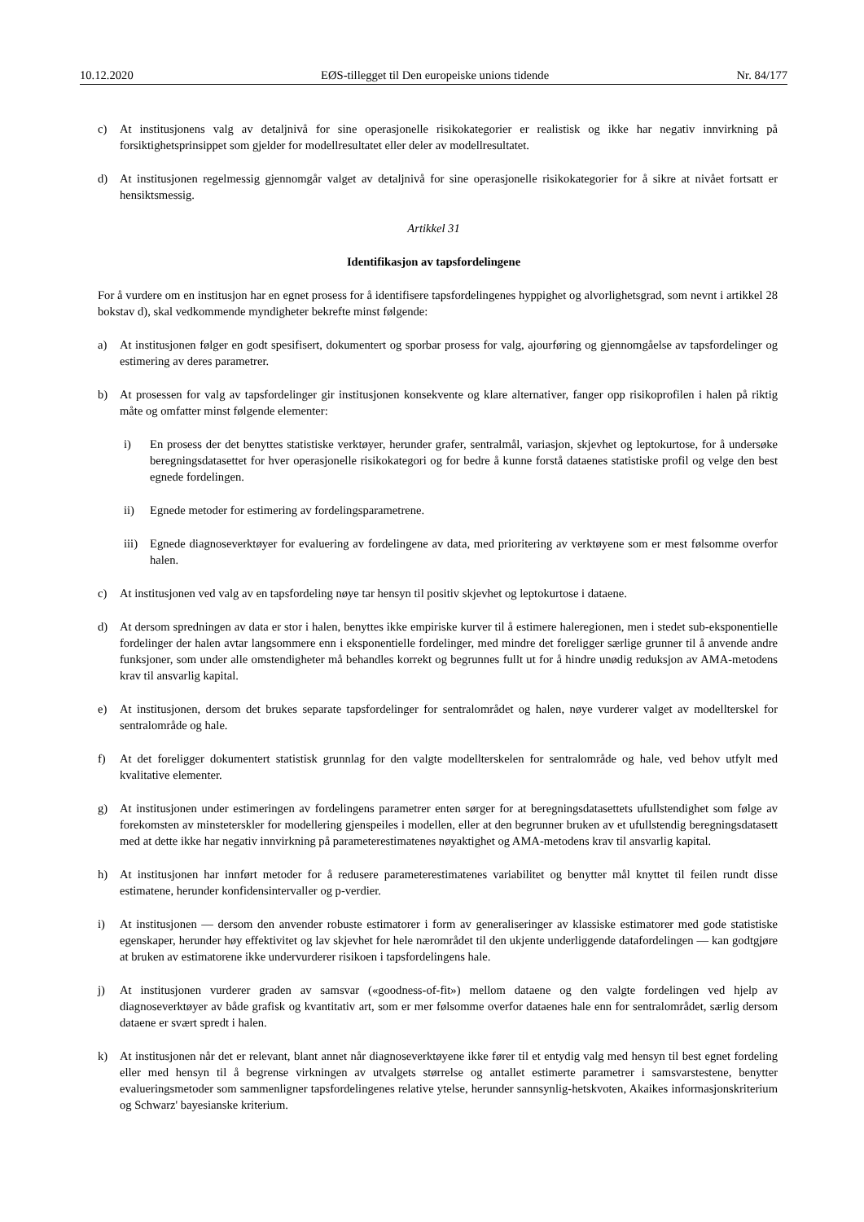10.12.2020 EØS-tillegget til Den europeiske unions tidende Nr. 84/177
c) At institusjonens valg av detaljnivå for sine operasjonelle risikokategorier er realistisk og ikke har negativ innvirkning på forsiktighetsprinsippet som gjelder for modellresultatet eller deler av modellresultatet.
d) At institusjonen regelmessig gjennomgår valget av detaljnivå for sine operasjonelle risikokategorier for å sikre at nivået fortsatt er hensiktsmessig.
Artikkel 31
Identifikasjon av tapsfordelingene
For å vurdere om en institusjon har en egnet prosess for å identifisere tapsfordelingenes hyppighet og alvorlighetsgrad, som nevnt i artikkel 28 bokstav d), skal vedkommende myndigheter bekrefte minst følgende:
a) At institusjonen følger en godt spesifisert, dokumentert og sporbar prosess for valg, ajourføring og gjennomgåelse av tapsfordelinger og estimering av deres parametrer.
b) At prosessen for valg av tapsfordelinger gir institusjonen konsekvente og klare alternativer, fanger opp risikoprofilen i halen på riktig måte og omfatter minst følgende elementer:
i) En prosess der det benyttes statistiske verktøyer, herunder grafer, sentralmål, variasjon, skjevhet og leptokurtose, for å undersøke beregningsdatasettet for hver operasjonelle risikokategori og for bedre å kunne forstå dataenes statistiske profil og velge den best egnede fordelingen.
ii) Egnede metoder for estimering av fordelingsparametrene.
iii) Egnede diagnoseverktøyer for evaluering av fordelingene av data, med prioritering av verktøyene som er mest følsomme overfor halen.
c) At institusjonen ved valg av en tapsfordeling nøye tar hensyn til positiv skjevhet og leptokurtose i dataene.
d) At dersom spredningen av data er stor i halen, benyttes ikke empiriske kurver til å estimere haleregionen, men i stedet sub-eksponentielle fordelinger der halen avtar langsommere enn i eksponentielle fordelinger, med mindre det foreligger særlige grunner til å anvende andre funksjoner, som under alle omstendigheter må behandles korrekt og begrunnes fullt ut for å hindre unødig reduksjon av AMA-metodens krav til ansvarlig kapital.
e) At institusjonen, dersom det brukes separate tapsfordelinger for sentralområdet og halen, nøye vurderer valget av modellterskel for sentralområde og hale.
f) At det foreligger dokumentert statistisk grunnlag for den valgte modellterskelen for sentralområde og hale, ved behov utfylt med kvalitative elementer.
g) At institusjonen under estimeringen av fordelingens parametrer enten sørger for at beregningsdatasettets ufullstendighet som følge av forekomsten av minsteterskler for modellering gjenspeiles i modellen, eller at den begrunner bruken av et ufullstendig beregningsdatasett med at dette ikke har negativ innvirkning på parameterestimatenes nøyaktighet og AMA-metodens krav til ansvarlig kapital.
h) At institusjonen har innført metoder for å redusere parameterestimatenes variabilitet og benytter mål knyttet til feilen rundt disse estimatene, herunder konfidensintervaller og p-verdier.
i) At institusjonen — dersom den anvender robuste estimatorer i form av generaliseringer av klassiske estimatorer med gode statistiske egenskaper, herunder høy effektivitet og lav skjevhet for hele nærområdet til den ukjente underliggende datafordelingen — kan godtgjøre at bruken av estimatorene ikke undervurderer risikoen i tapsfordelingens hale.
j) At institusjonen vurderer graden av samsvar («goodness-of-fit») mellom dataene og den valgte fordelingen ved hjelp av diagnoseverktøyer av både grafisk og kvantitativ art, som er mer følsomme overfor dataenes hale enn for sentralområdet, særlig dersom dataene er svært spredt i halen.
k) At institusjonen når det er relevant, blant annet når diagnoseverktøyene ikke fører til et entydig valg med hensyn til best egnet fordeling eller med hensyn til å begrense virkningen av utvalgets størrelse og antallet estimerte parametrer i samsvarstestene, benytter evalueringsmetoder som sammenligner tapsfordelingenes relative ytelse, herunder sannsynlig-hetskvoten, Akaikes informasjonskriterium og Schwarz' bayesianske kriterium.